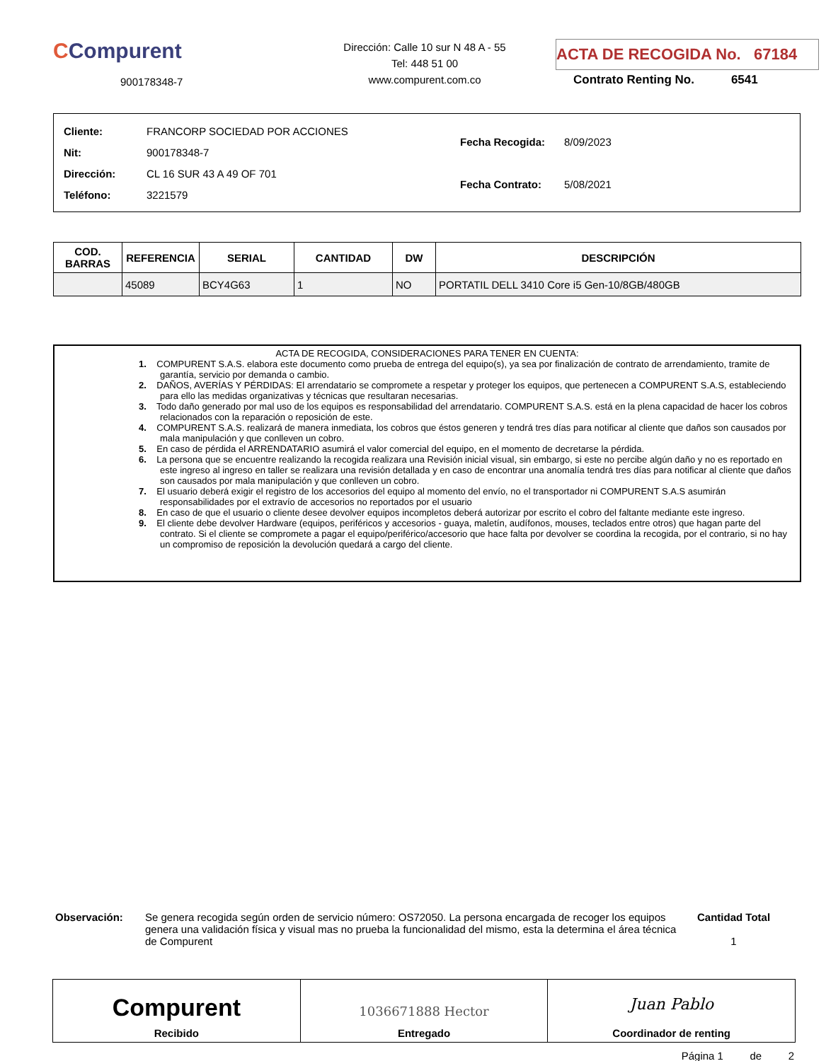CCompurent
900178348-7
Dirección: Calle 10 sur N 48 A - 55
Tel: 448 51 00
www.compurent.com.co
ACTA DE RECOGIDA No. 67184
Contrato Renting No. 6541
| Cliente: | FRANCORP SOCIEDAD POR ACCIONES |
| Nit: | 900178348-7 |
| Dirección: | CL 16 SUR 43 A 49 OF 701 |
| Teléfono: | 3221579 |
| Fecha Recogida: | 8/09/2023 |
| Fecha Contrato: | 5/08/2021 |
| COD. BARRAS | REFERENCIA | SERIAL | CANTIDAD | DW | DESCRIPCIÓN |
| --- | --- | --- | --- | --- | --- |
| | 45089 | BCY4G63 | 1 | NO | PORTATIL DELL 3410 Core i5 Gen-10/8GB/480GB |
ACTA DE RECOGIDA, CONSIDERACIONES PARA TENER EN CUENTA:
1. COMPURENT S.A.S. elabora este documento como prueba de entrega del equipo(s), ya sea por finalización de contrato de arrendamiento, tramite de garantía, servicio por demanda o cambio.
2. DAÑOS, AVERÍAS Y PÉRDIDAS: El arrendatario se compromete a respetar y proteger los equipos, que pertenecen a COMPURENT S.A.S, estableciendo para ello las medidas organizativas y técnicas que resultaran necesarias.
3. Todo daño generado por mal uso de los equipos es responsabilidad del arrendatario. COMPURENT S.A.S. está en la plena capacidad de hacer los cobros relacionados con la reparación o reposición de este.
4. COMPURENT S.A.S. realizará de manera inmediata, los cobros que éstos generen y tendrá tres días para notificar al cliente que daños son causados por mala manipulación y que conlleven un cobro.
5. En caso de pérdida el ARRENDATARIO asumirá el valor comercial del equipo, en el momento de decretarse la pérdida.
6. La persona que se encuentre realizando la recogida realizara una Revisión inicial visual, sin embargo, si este no percibe algún daño y no es reportado en este ingreso al ingreso en taller se realizara una revisión detallada y en caso de encontrar una anomalía tendrá tres días para notificar al cliente que daños son causados por mala manipulación y que conlleven un cobro.
7. El usuario deberá exigir el registro de los accesorios del equipo al momento del envío, no el transportador ni COMPURENT S.A.S asumirán responsabilidades por el extravío de accesorios no reportados por el usuario
8. En caso de que el usuario o cliente desee devolver equipos incompletos deberá autorizar por escrito el cobro del faltante mediante este ingreso.
9. El cliente debe devolver Hardware (equipos, periféricos y accesorios - guaya, maletín, audífonos, mouses, teclados entre otros) que hagan parte del contrato. Si el cliente se compromete a pagar el equipo/periférico/accesorio que hace falta por devolver se coordina la recogida, por el contrario, si no hay un compromiso de reposición la devolución quedará a cargo del cliente.
Observación: Se genera recogida según orden de servicio número: OS72050. La persona encargada de recoger los equipos genera una validación física y visual mas no prueba la funcionalidad del mismo, esta la determina el área técnica de Compurent
Cantidad Total
1
Compurent
Recibido
1036671888 Hector
Entregado
Juan Pablo
Coordinador de renting
Página 1 de 2